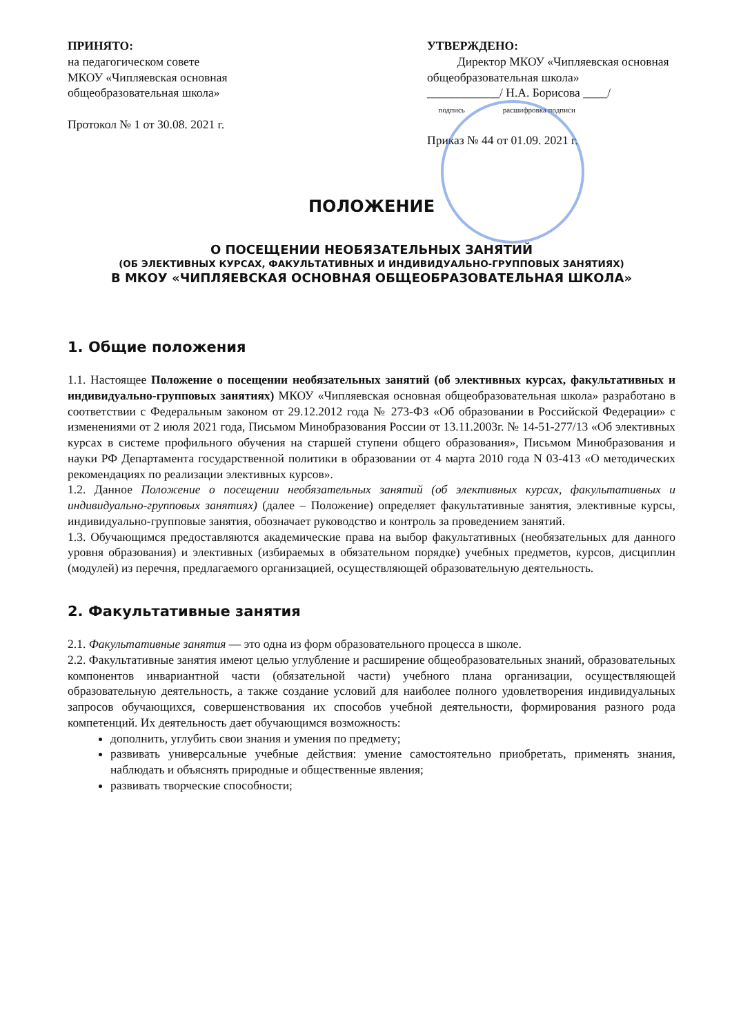ПРИНЯТО:
на педагогическом совете
МКОУ «Чипляевская основная общеобразовательная школа»
Протокол № 1 от 30.08. 2021 г.
УТВЕРЖДЕНО:
Директор МКОУ «Чипляевская основная общеобразовательная школа»
____________/ Н.А. Борисова ____/
подпись расшифровка подписи
Приказ № 44 от 01.09. 2021 г.
ПОЛОЖЕНИЕ
О ПОСЕЩЕНИИ НЕОБЯЗАТЕЛЬНЫХ ЗАНЯТИЙ
(ОБ ЭЛЕКТИВНЫХ КУРСАХ, ФАКУЛЬТАТИВНЫХ И ИНДИВИДУАЛЬНО-ГРУППОВЫХ ЗАНЯТИЯХ)
В МКОУ «ЧИПЛЯЕВСКАЯ ОСНОВНАЯ ОБЩЕОБРАЗОВАТЕЛЬНАЯ ШКОЛА»
1. Общие положения
1.1. Настоящее Положение о посещении необязательных занятий (об элективных курсах, факультативных и индивидуально-групповых занятиях) МКОУ «Чипляевская основная общеобразовательная школа» разработано в соответствии с Федеральным законом от 29.12.2012 года № 273-ФЗ «Об образовании в Российской Федерации» с изменениями от 2 июля 2021 года, Письмом Минобразования России от 13.11.2003г. № 14-51-277/13 «Об элективных курсах в системе профильного обучения на старшей ступени общего образования», Письмом Минобразования и науки РФ Департамента государственной политики в образовании от 4 марта 2010 года N 03-413 «О методических рекомендациях по реализации элективных курсов».
1.2. Данное Положение о посещении необязательных занятий (об элективных курсах, факультативных и индивидуально-групповых занятиях) (далее – Положение) определяет факультативные занятия, элективные курсы, индивидуально-групповые занятия, обозначает руководство и контроль за проведением занятий.
1.3. Обучающимся предоставляются академические права на выбор факультативных (необязательных для данного уровня образования) и элективных (избираемых в обязательном порядке) учебных предметов, курсов, дисциплин (модулей) из перечня, предлагаемого организацией, осуществляющей образовательную деятельность.
2. Факультативные занятия
2.1. Факультативные занятия — это одна из форм образовательного процесса в школе.
2.2. Факультативные занятия имеют целью углубление и расширение общеобразовательных знаний, образовательных компонентов инвариантной части (обязательной части) учебного плана организации, осуществляющей образовательную деятельность, а также создание условий для наиболее полного удовлетворения индивидуальных запросов обучающихся, совершенствования их способов учебной деятельности, формирования разного рода компетенций. Их деятельность дает обучающимся возможность:
дополнить, углубить свои знания и умения по предмету;
развивать универсальные учебные действия: умение самостоятельно приобретать, применять знания, наблюдать и объяснять природные и общественные явления;
развивать творческие способности;